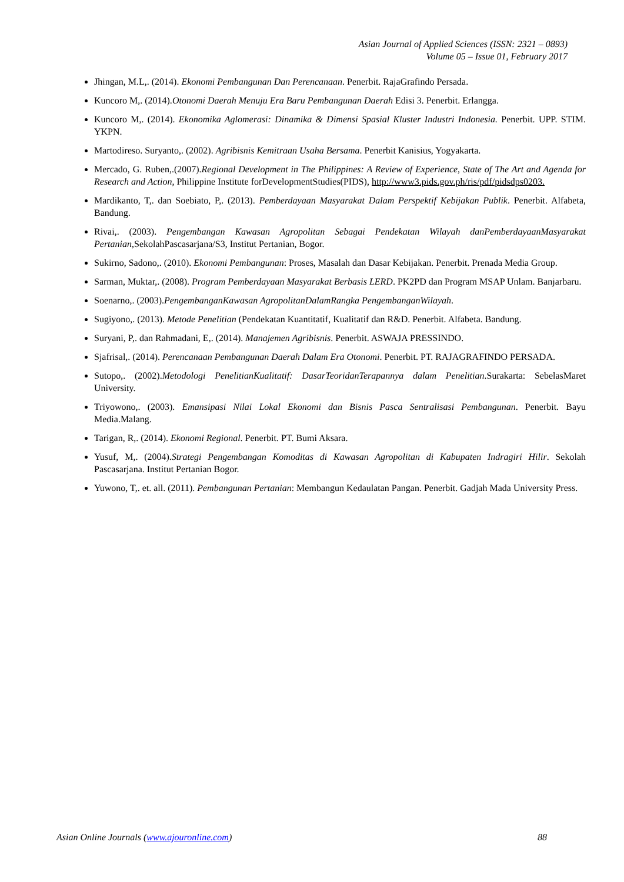Asian Journal of Applied Sciences (ISSN: 2321 – 0893)
Volume 05 – Issue 01, February 2017
Jhingan, M.L,. (2014). Ekonomi Pembangunan Dan Perencanaan. Penerbit. RajaGrafindo Persada.
Kuncoro M,. (2014).Otonomi Daerah Menuju Era Baru Pembangunan Daerah Edisi 3. Penerbit. Erlangga.
Kuncoro M,. (2014). Ekonomika Aglomerasi: Dinamika & Dimensi Spasial Kluster Industri Indonesia. Penerbit. UPP. STIM. YKPN.
Martodireso. Suryanto,. (2002). Agribisnis Kemitraan Usaha Bersama. Penerbit Kanisius, Yogyakarta.
Mercado, G. Ruben,.(2007).Regional Development in The Philippines: A Review of Experience, State of The Art and Agenda for Research and Action, Philippine Institute forDevelopmentStudies(PIDS), http://www3.pids.gov.ph/ris/pdf/pidsdps0203.
Mardikanto, T,. dan Soebiato, P,. (2013). Pemberdayaan Masyarakat Dalam Perspektif Kebijakan Publik. Penerbit. Alfabeta, Bandung.
Rivai,. (2003). Pengembangan Kawasan Agropolitan Sebagai Pendekatan Wilayah danPemberdayaanMasyarakat Pertanian,SekolahPascasarjana/S3, Institut Pertanian, Bogor.
Sukirno, Sadono,. (2010). Ekonomi Pembangunan: Proses, Masalah dan Dasar Kebijakan. Penerbit. Prenada Media Group.
Sarman, Muktar,. (2008). Program Pemberdayaan Masyarakat Berbasis LERD. PK2PD dan Program MSAP Unlam. Banjarbaru.
Soenarno,. (2003).PengembanganKawasan AgropolitanDalamRangka PengembanganWilayah.
Sugiyono,. (2013). Metode Penelitian (Pendekatan Kuantitatif, Kualitatif dan R&D. Penerbit. Alfabeta. Bandung.
Suryani, P,. dan Rahmadani, E,. (2014). Manajemen Agribisnis. Penerbit. ASWAJA PRESSINDO.
Sjafrisal,. (2014). Perencanaan Pembangunan Daerah Dalam Era Otonomi. Penerbit. PT. RAJAGRAFINDO PERSADA.
Sutopo,. (2002).Metodologi PenelitianKualitatif: DasarTeoridanTerapannya dalam Penelitian.Surakarta: SebelasMaret University.
Triyowono,. (2003). Emansipasi Nilai Lokal Ekonomi dan Bisnis Pasca Sentralisasi Pembangunan. Penerbit. Bayu Media.Malang.
Tarigan, R,. (2014). Ekonomi Regional. Penerbit. PT. Bumi Aksara.
Yusuf, M,. (2004).Strategi Pengembangan Komoditas di Kawasan Agropolitan di Kabupaten Indragiri Hilir. Sekolah Pascasarjana. Institut Pertanian Bogor.
Yuwono, T,. et. all. (2011). Pembangunan Pertanian: Membangun Kedaulatan Pangan. Penerbit. Gadjah Mada University Press.
Asian Online Journals (www.ajouronline.com) 88